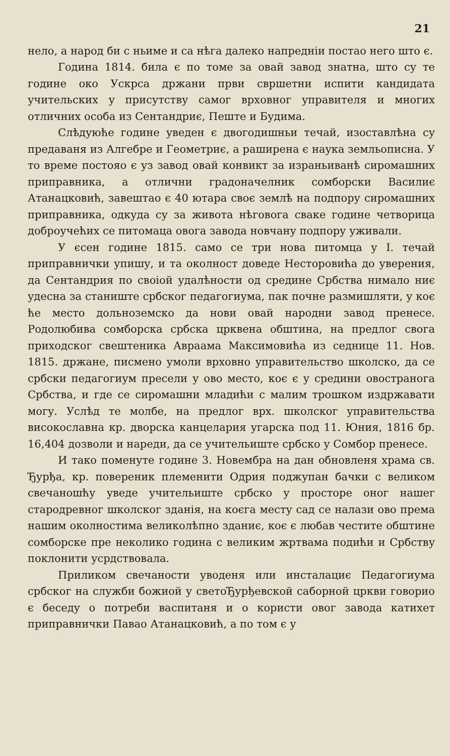21
нело, а народ би с ньиме и са нѣга далеко напреднiи постао него што є.
Година 1814. била є по томе за овай завод знатна, што су те године око Ускрса држани први свршетни испити кандидата учительских у присутству самог врховног управителя и многих отличних особа из Сентандриє, Пеште и Будима.
Слѣдуюће године уведен є двогодишньи течай, изоставлѣна су предаваня из Алгебре и Геометриє, а раширена є наука земльописна. У то време постояо є уз завод овай конвикт за израньиванѣ сиромашних приправника, а отлични градоначелник сомборски Василиє Атанацковић, завештао є 40 ютара своє землѣ на подпору сиромашних приправника, одкуда су за живота нѣговога сваке године четворица доброучећих се питомаца овога завода новчану подпору уживали.
У єсен године 1815. само се три нова питомца у I. течай приправнички упишу, и та околност доведе Несторовића до уверения, да Сентандрия по своiой удалѣности од средине Србства нимало ниє удесна за станиште србског педагогиума, пак почне размишляти, у коє ће место дольноземско да нови овай народни завод пренесе. Родолюбива сомборска србска црквена обштина, на предлог свога приходског свештеника Авраама Максимовића из седнице 11. Нов. 1815. држане, писмено умоли врховно управительство школско, да се србски педагогиум пресели у ово место, коє є у средини овостраногa Србства, и где се сиромашни младићи с малим трошком издржавати могу. Услѣд те молбе, на предлог врх. школског управительства високославна кр. дворска канцелария угарска под 11. Юния, 1816 бр. 16,404 дозволи и нареди, да се учительиште србско у Сомбор пренесе.
И тако поменуте године 3. Новембра на дан обновленя храма св. Ђурђа, кр. повереник племенити Одрия поджупан бачки с великом свечаношћу уведе учительиште србско у просторе оног нашег стародревног школског зданія, на коєга месту сад се налази ово према нашим околностима великолѣпно зданиє, коє є любав честите обштине сомборске пре неколико година с великим жртвама подићи и Србству поклонити усрдствовала.
Приликом свечаности уводеня или инсталациє Педагогиума србског на служби божиой у светоЂурђевской саборной цркви говорио є беседу о потреби васпитаня и о користи овог завода катихет приправнички Павао Атанацковић, а по том є у